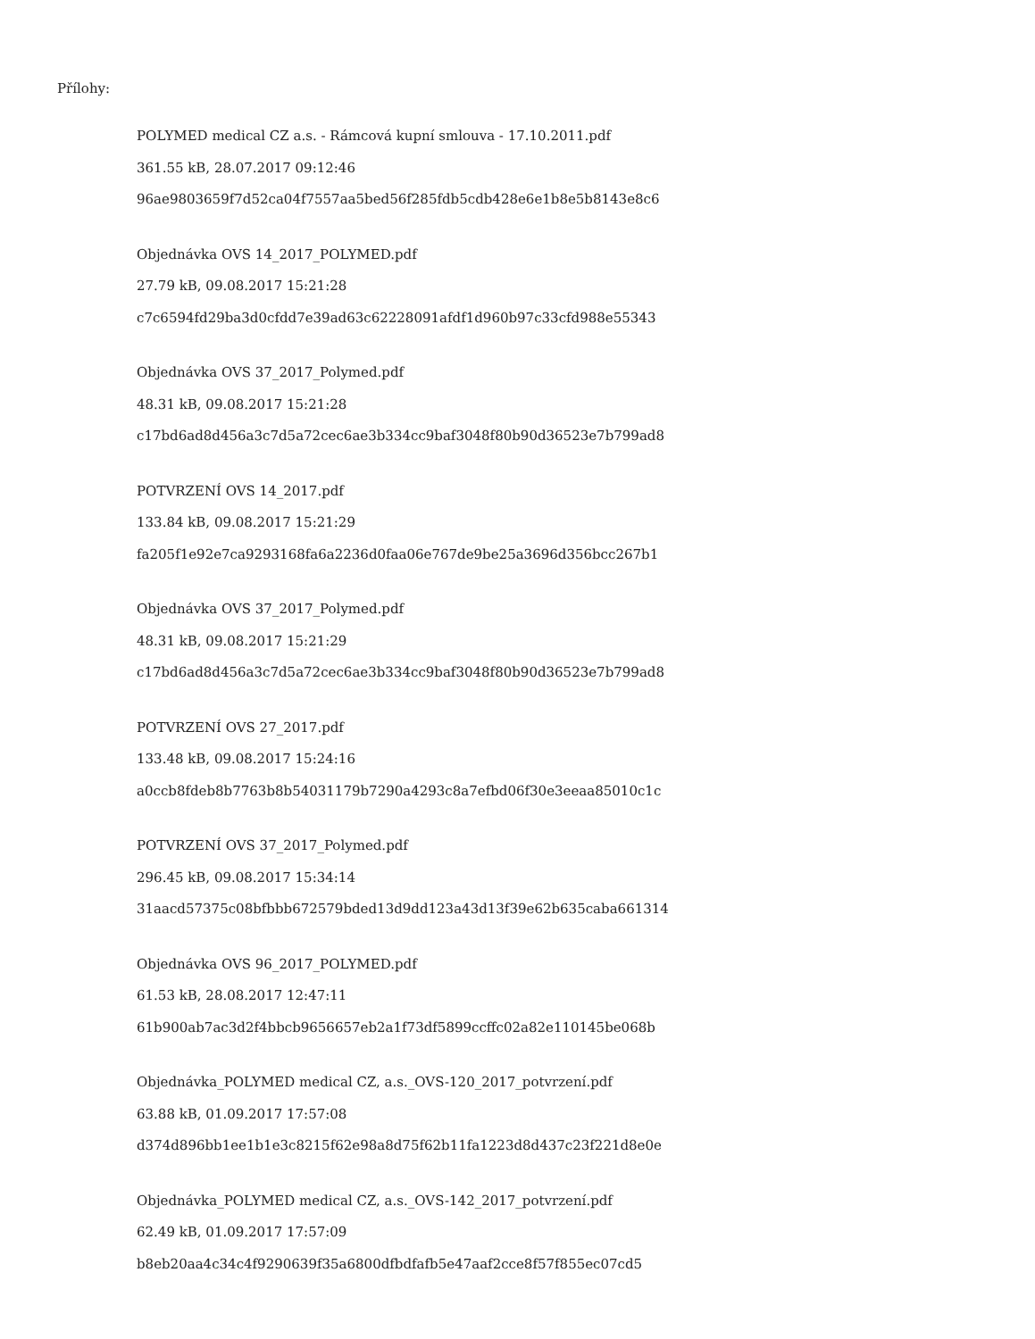Přílohy:
POLYMED medical CZ a.s. - Rámcová kupní smlouva - 17.10.2011.pdf
361.55 kB, 28.07.2017 09:12:46
96ae9803659f7d52ca04f7557aa5bed56f285fdb5cdb428e6e1b8e5b8143e8c6
Objednávka OVS 14_2017_POLYMED.pdf
27.79 kB, 09.08.2017 15:21:28
c7c6594fd29ba3d0cfdd7e39ad63c62228091afdf1d960b97c33cfd988e55343
Objednávka OVS 37_2017_Polymed.pdf
48.31 kB, 09.08.2017 15:21:28
c17bd6ad8d456a3c7d5a72cec6ae3b334cc9baf3048f80b90d36523e7b799ad8
POTVRZENÍ OVS 14_2017.pdf
133.84 kB, 09.08.2017 15:21:29
fa205f1e92e7ca9293168fa6a2236d0faa06e767de9be25a3696d356bcc267b1
Objednávka OVS 37_2017_Polymed.pdf
48.31 kB, 09.08.2017 15:21:29
c17bd6ad8d456a3c7d5a72cec6ae3b334cc9baf3048f80b90d36523e7b799ad8
POTVRZENÍ OVS 27_2017.pdf
133.48 kB, 09.08.2017 15:24:16
a0ccb8fdeb8b7763b8b54031179b7290a4293c8a7efbd06f30e3eeaa85010c1c
POTVRZENÍ OVS 37_2017_Polymed.pdf
296.45 kB, 09.08.2017 15:34:14
31aacd57375c08bfbbb672579bded13d9dd123a43d13f39e62b635caba661314
Objednávka OVS 96_2017_POLYMED.pdf
61.53 kB, 28.08.2017 12:47:11
61b900ab7ac3d2f4bbcb9656657eb2a1f73df5899ccffc02a82e110145be068b
Objednávka_POLYMED medical CZ, a.s._OVS-120_2017_potvrzení.pdf
63.88 kB, 01.09.2017 17:57:08
d374d896bb1ee1b1e3c8215f62e98a8d75f62b11fa1223d8d437c23f221d8e0e
Objednávka_POLYMED medical CZ, a.s._OVS-142_2017_potvrzení.pdf
62.49 kB, 01.09.2017 17:57:09
b8eb20aa4c34c4f9290639f35a6800dfbdfafb5e47aaf2cce8f57f855ec07cd5